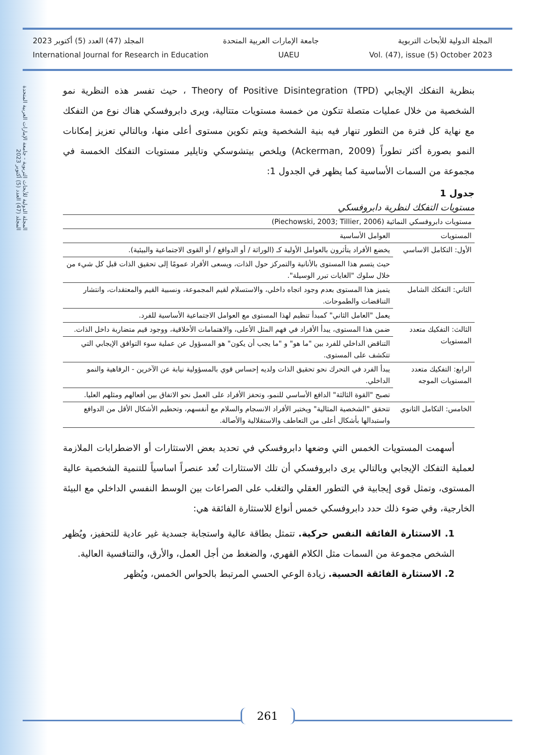المجلة الدولية للأبحاث التربوية - جامعة الإمارات العربية المتحدة
المجلد (47) العدد (5) أكتوبر 2023
المجلد (47) العدد (5) أكتوبر 2023 جامعة الإمارات العربية المتحدة المجلة الدولية للأبحاث التربوية
International Journal for Research in Education UAEU Vol. (47), issue (5) October 2023
بنظرية التفكك الإيجابي Theory of Positive Disintegration (TPD) ، حيث تفسر هذه النظرية نمو الشخصية من خلال عمليات متصلة تتكون من خمسة مستويات متتالية، ويرى دابروفسكي هناك نوع من التفكك مع نهاية كل فترة من التطور تنهار فيه بنية الشخصية ويتم تكوين مستوى أعلى منها، وبالتالي تعزيز إمكانات النمو بصورة أكثر تطوراً (Ackerman, 2009) ويلخص بيتشوسكي وتايلير مستويات التفكك الخمسة في مجموعة من السمات الأساسية كما يظهر في الجدول 1:
جدول 1
مستويات التفكك لنظرية دابروفسكي
| مستويات دابروفسكي النمائية (Piechowski, 2003; Tillier, 2006) | |
| --- | --- |
| المستويات | العوامل الأساسية |
| الأول: التكامل الاساسي | يخضع الأفراد يتأثرون بالعوامل الأولية كـ (الوراثة / أو الدوافع / أو القوى الاجتماعية والبيئية). |
| | حيث يتسم هذا المستوى بالأنانية والتمركز حول الذات، ويسعى الأفراد عمومًا إلى تحقيق الذات قبل كل شيء من خلال سلوك "الغايات تبرر الوسيلة". |
| الثاني: التفكك الشامل | يتميز هذا المستوى بعدم وجود اتجاه داخلي، والاستسلام لقيم المجموعة، ونسبية القيم والمعتقدات، وانتشار التناقضات والطموحات. |
| | يعمل "العامل الثاني" كمبدأ تنظيم لهذا المستوى مع العوامل الاجتماعية الأساسية للفرد. |
| الثالث: التفكيك متعدد المستويات | ضمن هذا المستوى، يبدأ الأفراد في فهم المثل الأعلى، والاهتمامات الأخلاقية، ووجود قيم متضاربة داخل الذات. |
| | التناقض الداخلي للفرد بين "ما هو" و "ما يجب أن يكون" هو المسؤول عن عملية سوء التوافق الإيجابي التي تتكشف على المستوى. |
| الرابع: التفكيك متعدد المستويات الموجه | يبدأ الفرد في التحرك نحو تحقيق الذات ولديه إحساس قوي بالمسؤولية نيابة عن الآخرين - الرفاهية والنمو الداخلي. |
| | تصبح "القوة الثالثة" الدافع الأساسي للنمو، وتحفز الأفراد على العمل نحو الاتفاق بين أفعالهم ومثلهم العليا. |
| الخامس: التكامل الثانوي | تتحقق "الشخصية المثالية" ويختبر الأفراد الانسجام والسلام مع أنفسهم، وتحطيم الأشكال الأقل من الدوافع واستبدالها بأشكال أعلى من التعاطف والاستقلالية والأصالة. |
أسهمت المستويات الخمس التي وضعها دابروفسكي في تحديد بعض الاستثارات أو الاضطرابات الملازمة لعملية التفكك الإيجابي وبالتالي يرى دابروفسكي أن تلك الاستثارات تُعد عنصراً اساسياً للتنمية الشخصية عالية المستوى، وتمثل قوى إيجابية في التطور العقلي والتغلب على الصراعات بين الوسط النفسي الداخلي مع البيئة الخارجية، وفي ضوء ذلك حدد دابروفسكي خمس أنواع للاستثارة الفائقة هي:
1. الاستثارة الفائقة النفس حركية. تتمثل بطاقة عالية واستجابة جسدية غير عادية للتحفيز، ويُظهر الشخص مجموعة من السمات مثل الكلام القهري، والضغط من أجل العمل، والأرق، والتنافسية العالية.
2. الاستثارة الفائقة الحسية. زيادة الوعي الحسي المرتبط بالحواس الخمس، ويُظهر
261